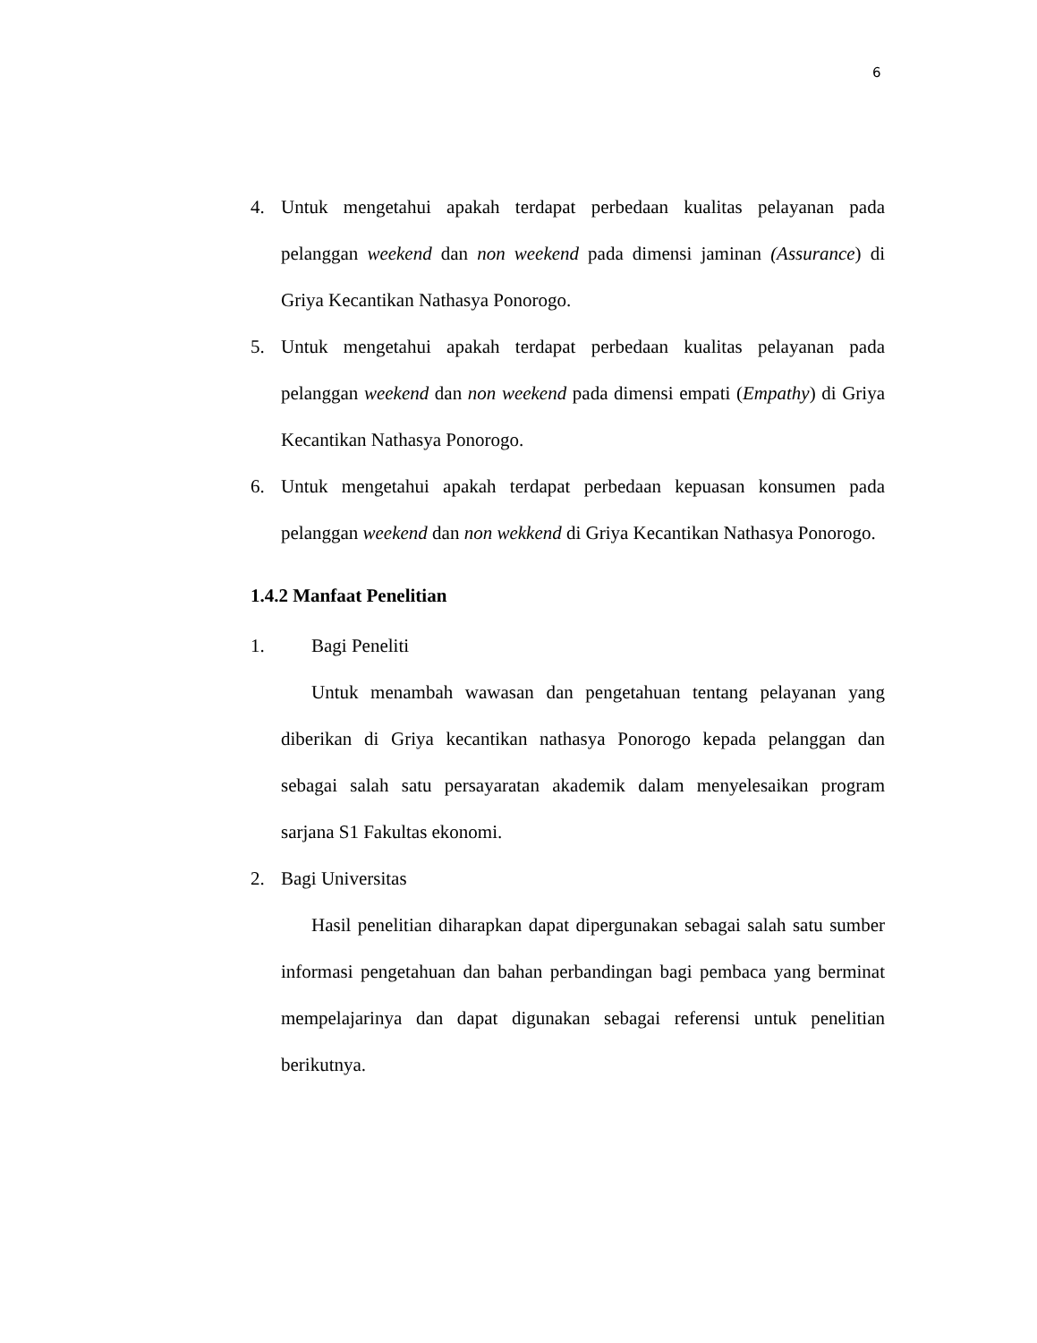6
4. Untuk mengetahui apakah terdapat perbedaan kualitas pelayanan pada pelanggan weekend dan non weekend pada dimensi jaminan (Assurance) di Griya Kecantikan Nathasya Ponorogo.
5. Untuk mengetahui apakah terdapat perbedaan kualitas pelayanan pada pelanggan weekend dan non weekend pada dimensi empati (Empathy) di Griya Kecantikan Nathasya Ponorogo.
6. Untuk mengetahui apakah terdapat perbedaan kepuasan konsumen pada pelanggan weekend dan non wekkend di Griya Kecantikan Nathasya Ponorogo.
1.4.2 Manfaat Penelitian
1. Bagi Peneliti
Untuk menambah wawasan dan pengetahuan tentang pelayanan yang diberikan di Griya kecantikan nathasya Ponorogo kepada pelanggan dan sebagai salah satu persayaratan akademik dalam menyelesaikan program sarjana S1 Fakultas ekonomi.
2. Bagi Universitas
Hasil penelitian diharapkan dapat dipergunakan sebagai salah satu sumber informasi pengetahuan dan bahan perbandingan bagi pembaca yang berminat mempelajarinya dan dapat digunakan sebagai referensi untuk penelitian berikutnya.